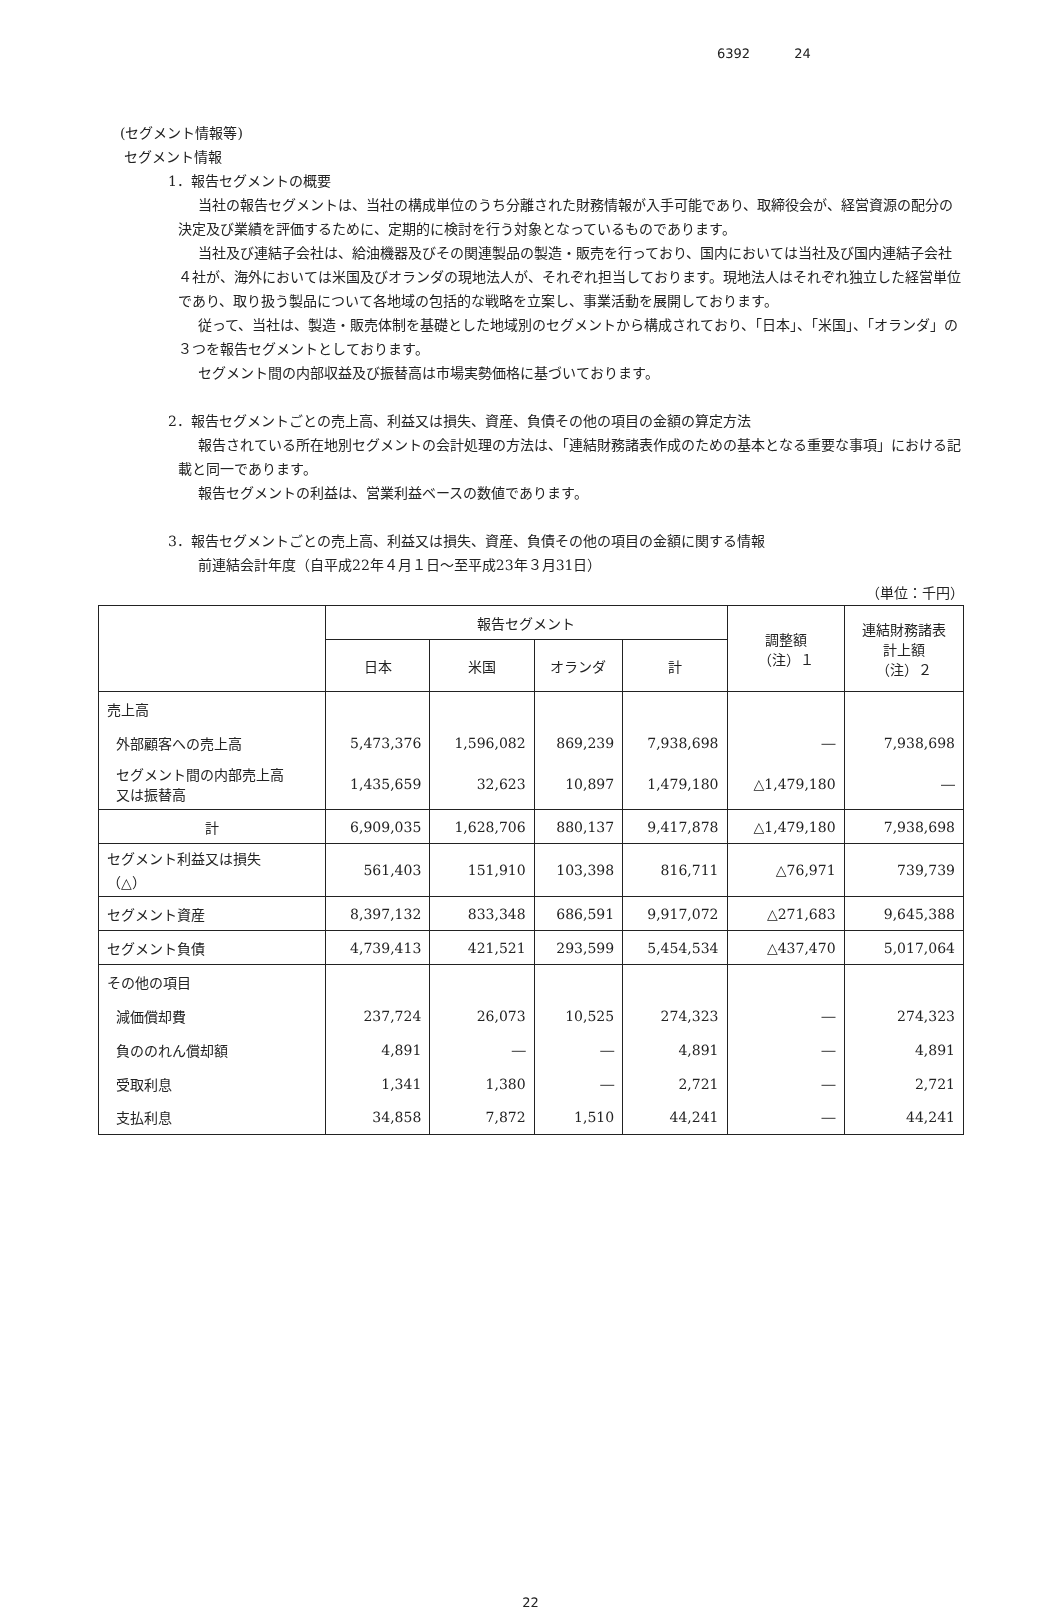6392 24
(セグメント情報等)
セグメント情報
1．報告セグメントの概要
当社の報告セグメントは、当社の構成単位のうち分離された財務情報が入手可能であり、取締役会が、経営資源の配分の決定及び業績を評価するために、定期的に検討を行う対象となっているものであります。
当社及び連結子会社は、給油機器及びその関連製品の製造・販売を行っており、国内においては当社及び国内連結子会社４社が、海外においては米国及びオランダの現地法人が、それぞれ担当しております。現地法人はそれぞれ独立した経営単位であり、取り扱う製品について各地域の包括的な戦略を立案し、事業活動を展開しております。
従って、当社は、製造・販売体制を基礎とした地域別のセグメントから構成されており、「日本」、「米国」、「オランダ」の３つを報告セグメントとしております。
セグメント間の内部収益及び振替高は市場実勢価格に基づいております。
2．報告セグメントごとの売上高、利益又は損失、資産、負債その他の項目の金額の算定方法
報告されている所在地別セグメントの会計処理の方法は、「連結財務諸表作成のための基本となる重要な事項」における記載と同一であります。
報告セグメントの利益は、営業利益ベースの数値であります。
3．報告セグメントごとの売上高、利益又は損失、資産、負債その他の項目の金額に関する情報
前連結会計年度（自平成22年４月１日～至平成23年３月31日）
（単位：千円）
| | 報告セグメント | | | | 調整額 （注）１ | 連結財務諸表 計上額 （注）２ |
| --- | --- | --- | --- | --- | --- | --- |
| | 日本 | 米国 | オランダ | 計 | | |
| 売上高 | | | | | | |
| 外部顧客への売上高 | 5,473,376 | 1,596,082 | 869,239 | 7,938,698 | ― | 7,938,698 |
| セグメント間の内部売上高 又は振替高 | 1,435,659 | 32,623 | 10,897 | 1,479,180 | △1,479,180 | ― |
| 計 | 6,909,035 | 1,628,706 | 880,137 | 9,417,878 | △1,479,180 | 7,938,698 |
| セグメント利益又は損失 （△） | 561,403 | 151,910 | 103,398 | 816,711 | △76,971 | 739,739 |
| セグメント資産 | 8,397,132 | 833,348 | 686,591 | 9,917,072 | △271,683 | 9,645,388 |
| セグメント負債 | 4,739,413 | 421,521 | 293,599 | 5,454,534 | △437,470 | 5,017,064 |
| その他の項目 | | | | | | |
| 減価償却費 | 237,724 | 26,073 | 10,525 | 274,323 | ― | 274,323 |
| 負ののれん償却額 | 4,891 | ― | ― | 4,891 | ― | 4,891 |
| 受取利息 | 1,341 | 1,380 | ― | 2,721 | ― | 2,721 |
| 支払利息 | 34,858 | 7,872 | 1,510 | 44,241 | ― | 44,241 |
22